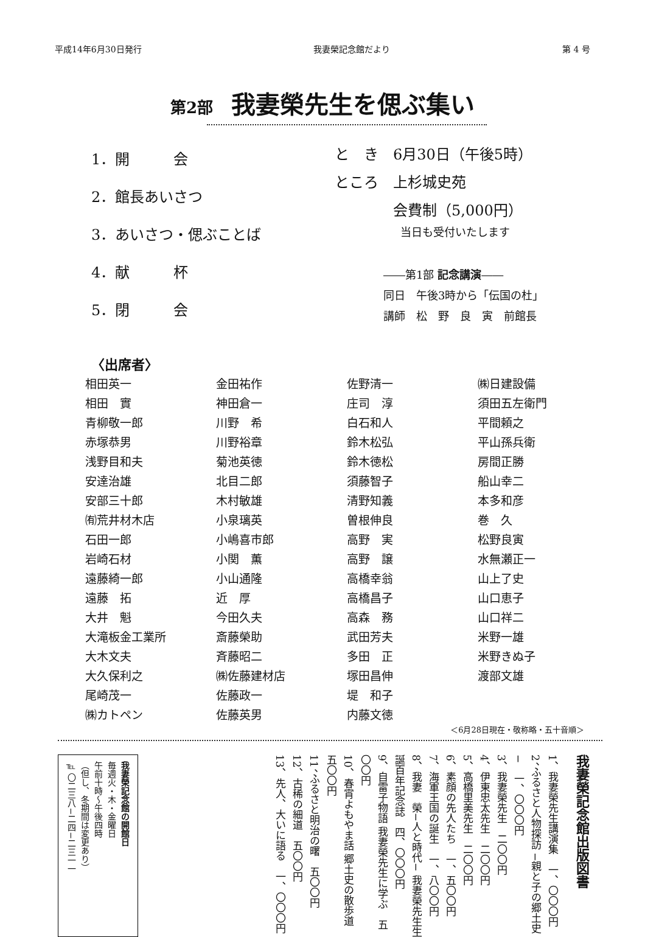平成14年6月30日発行 我妻榮記念館だより 第 4 号
第2部 我妻榮先生を偲ぶ集い
1．開　　　会
2．館長あいさつ
3．あいさつ・偲ぶことば
4．献　　　杯
5．閉　　　会
と　き　6月30日（午後5時）
ところ　上杉城史苑
　　　　会費制（5,000円）
　　　　　　当日も受付いたします
――第1部 記念講演――
同日　午後3時から「伝国の杜」
講師　松　野　良　寅　前館長
〈出席者〉
| 相田英一 | 金田祐作 | 佐野清一 | ㈱日建設備 |
| 相田 實 | 神田倉一 | 庄司 淳 | 須田五左衛門 |
| 青柳敬一郎 | 川野 希 | 白石和人 | 平間頼之 |
| 赤塚恭男 | 川野裕章 | 鈴木松弘 | 平山孫兵衛 |
| 浅野目和夫 | 菊池英徳 | 鈴木徳松 | 房間正勝 |
| 安達治雄 | 北目二郎 | 須藤智子 | 船山幸二 |
| 安部三十郎 | 木村敏雄 | 清野知義 | 本多和彦 |
| ㈲荒井材木店 | 小泉璃英 | 曽根伸良 | 巻 久 |
| 石田一郎 | 小嶋喜市郎 | 高野 実 | 松野良寅 |
| 岩崎石材 | 小関 薫 | 高野 譲 | 水無瀬正一 |
| 遠藤綺一郎 | 小山通隆 | 高橋幸翁 | 山上了史 |
| 遠藤 拓 | 近 厚 | 高橋昌子 | 山口恵子 |
| 大井 魁 | 今田久夫 | 高森 務 | 山口祥二 |
| 大滝板金工業所 | 斎藤榮助 | 武田芳夫 | 米野一雄 |
| 大木文夫 | 斉藤昭二 | 多田 正 | 米野きぬ子 |
| 大久保利之 | ㈱佐藤建材店 | 塚田昌伸 | 渡部文雄 |
| 尾崎茂一 | 佐藤政一 | 堤 和子 | |
| ㈱カトペン | 佐藤英男 | 内藤文徳 | |
＜6月28日現在・敬称略・五十音順＞
我妻榮記念館出版図書
1、我妻榮先生講演集　一、〇〇〇円
2、ふるさと人物探訪 −親と子の郷土史−　一、〇〇〇円
3、我妻榮先生　二〇〇円
4、伊東忠太先生　二〇〇円
5、高橋里美先生　二〇〇円
6、素顔の先人たち　一、五〇〇円
7、海軍王国の誕生　一、八〇〇円
8、我妻　榮−人と時代− 我妻榮先生生誕百年記念誌　四、〇〇〇円
9、自雷子物語 我妻榮先生に学ぶ　五〇〇円
10、春宵よもやま話 郷土史の散歩道　五〇〇円
11、ふるさと明治の曙　五〇〇円
12、古稀の細道　五〇〇円
13、先人、大いに語る　一、〇〇〇円
我妻榮記念館の開館日
毎週火・木・金曜日
午前十時〜午後四時
（但し、冬期間は変更あり）
℡ 〇二三八−二四−二三一一